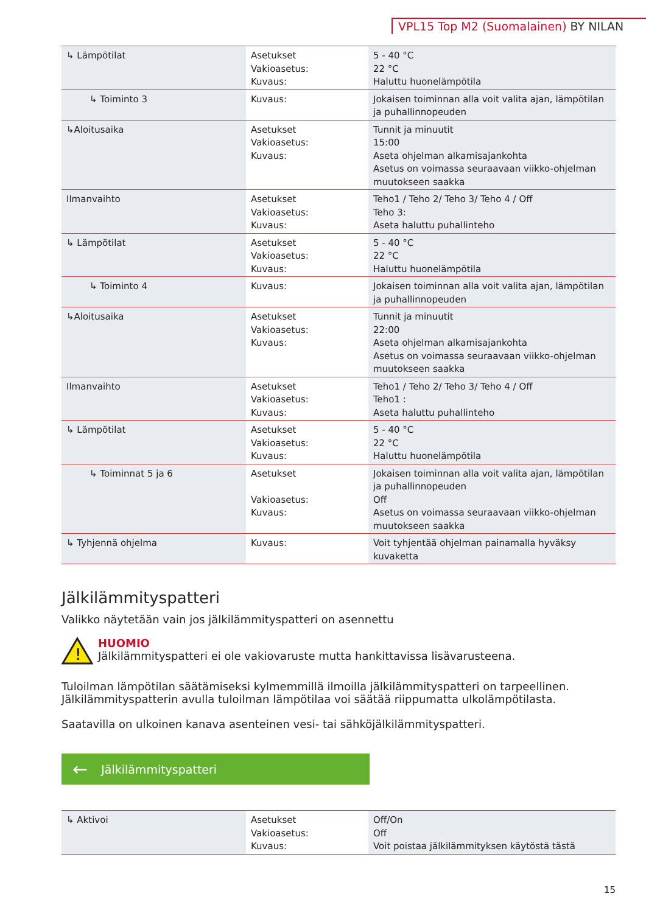VPL15 Top M2 (Suomalainen) BY NILAN
| ↳ Lämpötilat | Asetukset Vakioasetus: Kuvaus: | 5 - 40 °C 22 °C Haluttu huonelämpötila |
| ↳ Toiminto 3 | Kuvaus: | Jokaisen toiminnan alla voit valita ajan, lämpötilan ja puhallinnopeuden |
| ↳Aloitusaika | Asetukset Vakioasetus: Kuvaus: | Tunnit ja minuutit 15:00 Aseta ohjelman alkamisajankohta Asetus on voimassa seuraavaan viikko-ohjelman muutokseen saakka |
| Ilmanvaihto | Asetukset Vakioasetus: Kuvaus: | Teho1 / Teho 2/ Teho 3/ Teho 4 / Off Teho 3: Aseta haluttu puhallinteho |
| ↳ Lämpötilat | Asetukset Vakioasetus: Kuvaus: | 5 - 40 °C 22 °C Haluttu huonelämpötila |
| ↳ Toiminto 4 | Kuvaus: | Jokaisen toiminnan alla voit valita ajan, lämpötilan ja puhallinnopeuden |
| ↳Aloitusaika | Asetukset Vakioasetus: Kuvaus: | Tunnit ja minuutit 22:00 Aseta ohjelman alkamisajankohta Asetus on voimassa seuraavaan viikko-ohjelman muutokseen saakka |
| Ilmanvaihto | Asetukset Vakioasetus: Kuvaus: | Teho1 / Teho 2/ Teho 3/ Teho 4 / Off Teho1 : Aseta haluttu puhallinteho |
| ↳ Lämpötilat | Asetukset Vakioasetus: Kuvaus: | 5 - 40 °C 22 °C Haluttu huonelämpötila |
| ↳ Toiminnat 5 ja 6 | Asetukset Vakioasetus: Kuvaus: | Jokaisen toiminnan alla voit valita ajan, lämpötilan ja puhallinnopeuden Off Asetus on voimassa seuraavaan viikko-ohjelman muutokseen saakka |
| ↳ Tyhjennä ohjelma | Kuvaus: | Voit tyhjentää ohjelman painamalla hyväksy kuvaketta |
Jälkilämmityspatteri
Valikko näytetään vain jos jälkilämmityspatteri on asennettu
!
HUOMIO
Jälkilämmityspatteri ei ole vakiovaruste mutta hankittavissa lisävarusteena.
Tuloilman lämpötilan säätämiseksi kylmemmillä ilmoilla jälkilämmityspatteri on tarpeellinen. Jälkilämmityspatterin avulla tuloilman lämpötilaa voi säätää riippumatta ulkolämpötilasta.
Saatavilla on ulkoinen kanava asenteinen vesi- tai sähköjälkilämmityspatteri.
← Jälkilämmityspatteri
| ↳ Aktivoi | Asetukset Vakioasetus: Kuvaus: | Off/On Off Voit poistaa jälkilämmityksen käytöstä tästä |
15